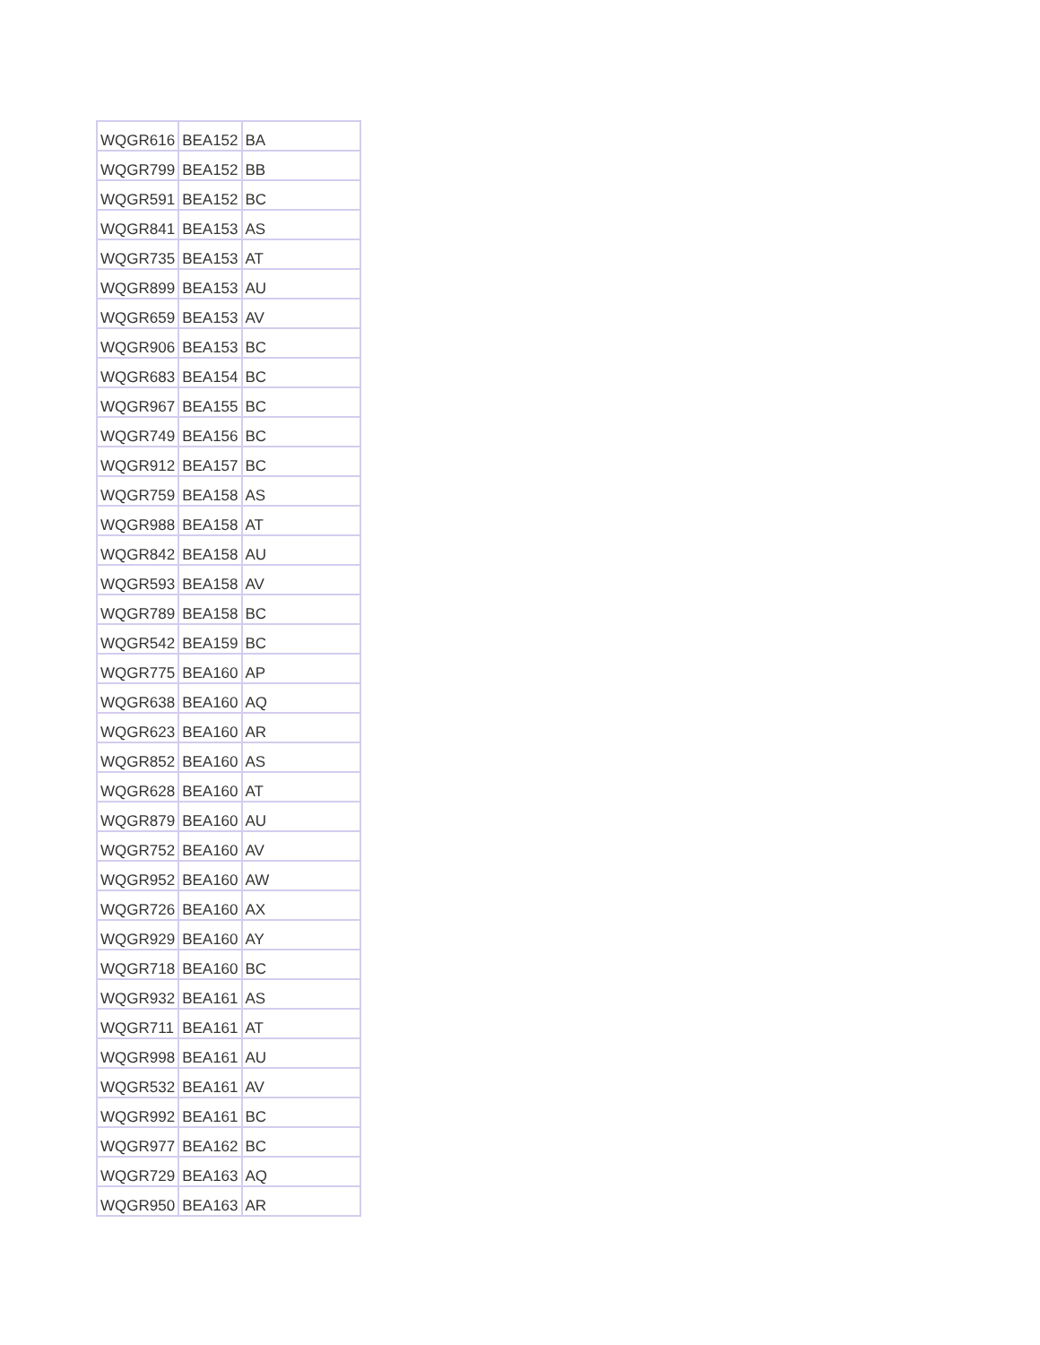| WQGR616 | BEA152 | BA |
| WQGR799 | BEA152 | BB |
| WQGR591 | BEA152 | BC |
| WQGR841 | BEA153 | AS |
| WQGR735 | BEA153 | AT |
| WQGR899 | BEA153 | AU |
| WQGR659 | BEA153 | AV |
| WQGR906 | BEA153 | BC |
| WQGR683 | BEA154 | BC |
| WQGR967 | BEA155 | BC |
| WQGR749 | BEA156 | BC |
| WQGR912 | BEA157 | BC |
| WQGR759 | BEA158 | AS |
| WQGR988 | BEA158 | AT |
| WQGR842 | BEA158 | AU |
| WQGR593 | BEA158 | AV |
| WQGR789 | BEA158 | BC |
| WQGR542 | BEA159 | BC |
| WQGR775 | BEA160 | AP |
| WQGR638 | BEA160 | AQ |
| WQGR623 | BEA160 | AR |
| WQGR852 | BEA160 | AS |
| WQGR628 | BEA160 | AT |
| WQGR879 | BEA160 | AU |
| WQGR752 | BEA160 | AV |
| WQGR952 | BEA160 | AW |
| WQGR726 | BEA160 | AX |
| WQGR929 | BEA160 | AY |
| WQGR718 | BEA160 | BC |
| WQGR932 | BEA161 | AS |
| WQGR711 | BEA161 | AT |
| WQGR998 | BEA161 | AU |
| WQGR532 | BEA161 | AV |
| WQGR992 | BEA161 | BC |
| WQGR977 | BEA162 | BC |
| WQGR729 | BEA163 | AQ |
| WQGR950 | BEA163 | AR |